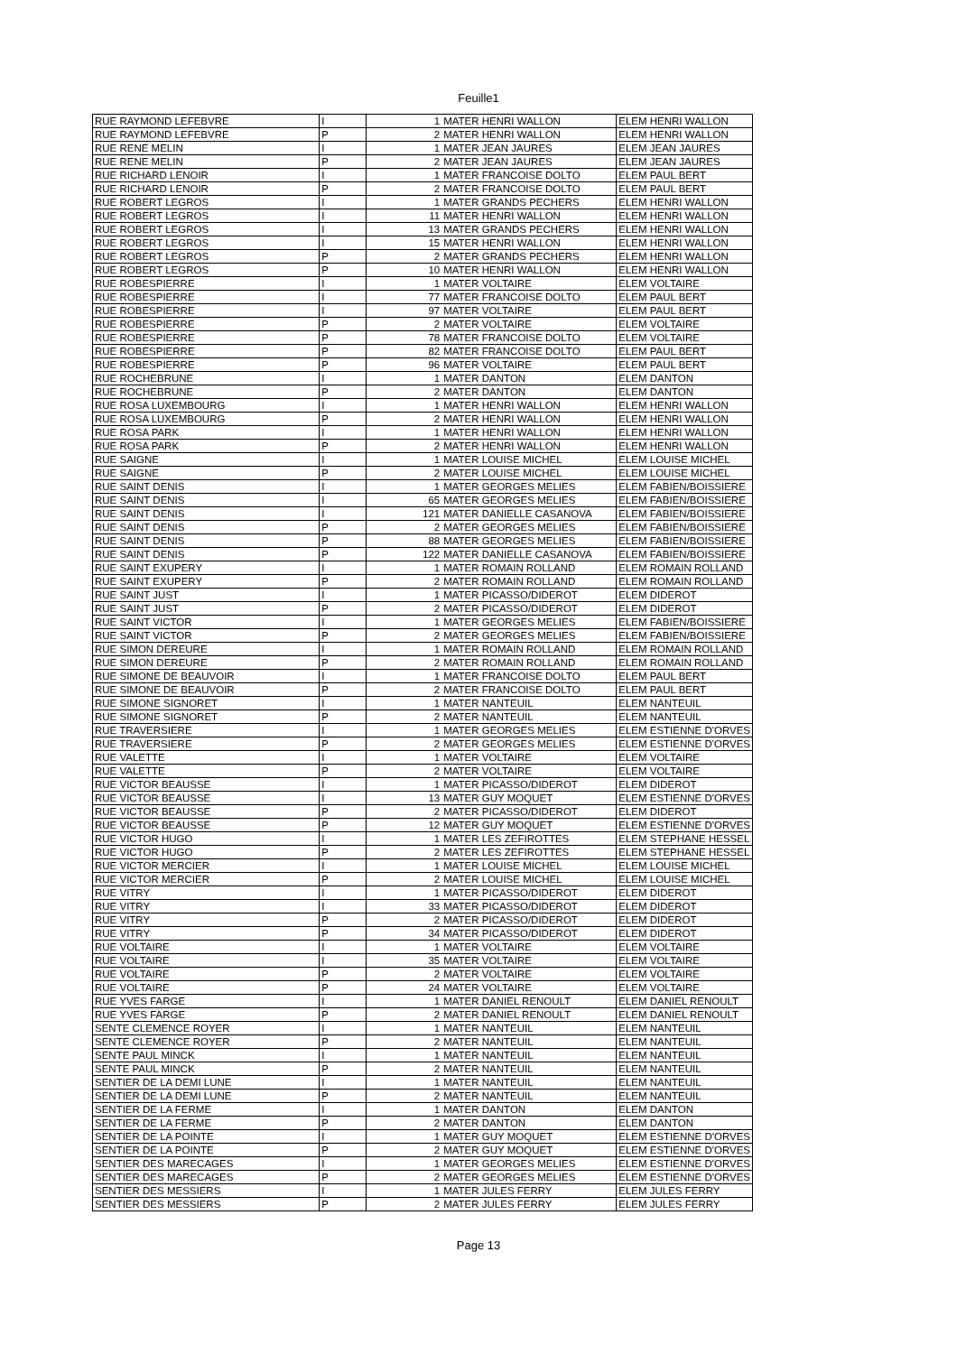Feuille1
| RUE RAYMOND LEFEBVRE | I | 1 | MATER HENRI WALLON | ELEM HENRI WALLON |
| RUE RAYMOND LEFEBVRE | P | 2 | MATER HENRI WALLON | ELEM HENRI WALLON |
| RUE RENE MELIN | I | 1 | MATER JEAN JAURES | ELEM JEAN JAURES |
| RUE RENE MELIN | P | 2 | MATER JEAN JAURES | ELEM JEAN JAURES |
| RUE RICHARD LENOIR | I | 1 | MATER FRANCOISE DOLTO | ELEM PAUL BERT |
| RUE RICHARD LENOIR | P | 2 | MATER FRANCOISE DOLTO | ELEM PAUL BERT |
| RUE ROBERT LEGROS | I | 1 | MATER GRANDS PECHERS | ELEM HENRI WALLON |
| RUE ROBERT LEGROS | I | 11 | MATER HENRI WALLON | ELEM HENRI WALLON |
| RUE ROBERT LEGROS | I | 13 | MATER GRANDS PECHERS | ELEM HENRI WALLON |
| RUE ROBERT LEGROS | I | 15 | MATER HENRI WALLON | ELEM HENRI WALLON |
| RUE ROBERT LEGROS | P | 2 | MATER GRANDS PECHERS | ELEM HENRI WALLON |
| RUE ROBERT LEGROS | P | 10 | MATER HENRI WALLON | ELEM HENRI WALLON |
| RUE ROBESPIERRE | I | 1 | MATER VOLTAIRE | ELEM VOLTAIRE |
| RUE ROBESPIERRE | I | 77 | MATER FRANCOISE DOLTO | ELEM PAUL BERT |
| RUE ROBESPIERRE | I | 97 | MATER VOLTAIRE | ELEM PAUL BERT |
| RUE ROBESPIERRE | P | 2 | MATER VOLTAIRE | ELEM VOLTAIRE |
| RUE ROBESPIERRE | P | 78 | MATER FRANCOISE DOLTO | ELEM VOLTAIRE |
| RUE ROBESPIERRE | P | 82 | MATER FRANCOISE DOLTO | ELEM PAUL BERT |
| RUE ROBESPIERRE | P | 96 | MATER VOLTAIRE | ELEM PAUL BERT |
| RUE ROCHEBRUNE | I | 1 | MATER DANTON | ELEM DANTON |
| RUE ROCHEBRUNE | P | 2 | MATER DANTON | ELEM DANTON |
| RUE ROSA LUXEMBOURG | I | 1 | MATER HENRI WALLON | ELEM HENRI WALLON |
| RUE ROSA LUXEMBOURG | P | 2 | MATER HENRI WALLON | ELEM HENRI WALLON |
| RUE ROSA PARK | I | 1 | MATER HENRI WALLON | ELEM HENRI WALLON |
| RUE ROSA PARK | P | 2 | MATER HENRI WALLON | ELEM HENRI WALLON |
| RUE SAIGNE | I | 1 | MATER LOUISE MICHEL | ELEM LOUISE MICHEL |
| RUE SAIGNE | P | 2 | MATER LOUISE MICHEL | ELEM LOUISE MICHEL |
| RUE SAINT DENIS | I | 1 | MATER GEORGES MELIES | ELEM FABIEN/BOISSIERE |
| RUE SAINT DENIS | I | 65 | MATER GEORGES MELIES | ELEM FABIEN/BOISSIERE |
| RUE SAINT DENIS | I | 121 | MATER DANIELLE CASANOVA | ELEM FABIEN/BOISSIERE |
| RUE SAINT DENIS | P | 2 | MATER GEORGES MELIES | ELEM FABIEN/BOISSIERE |
| RUE SAINT DENIS | P | 88 | MATER GEORGES MELIES | ELEM FABIEN/BOISSIERE |
| RUE SAINT DENIS | P | 122 | MATER DANIELLE CASANOVA | ELEM FABIEN/BOISSIERE |
| RUE SAINT EXUPERY | I | 1 | MATER ROMAIN ROLLAND | ELEM ROMAIN ROLLAND |
| RUE SAINT EXUPERY | P | 2 | MATER ROMAIN ROLLAND | ELEM ROMAIN ROLLAND |
| RUE SAINT JUST | I | 1 | MATER PICASSO/DIDEROT | ELEM DIDEROT |
| RUE SAINT JUST | P | 2 | MATER PICASSO/DIDEROT | ELEM DIDEROT |
| RUE SAINT VICTOR | I | 1 | MATER GEORGES MELIES | ELEM FABIEN/BOISSIERE |
| RUE SAINT VICTOR | P | 2 | MATER GEORGES MELIES | ELEM FABIEN/BOISSIERE |
| RUE SIMON DEREURE | I | 1 | MATER ROMAIN ROLLAND | ELEM ROMAIN ROLLAND |
| RUE SIMON DEREURE | P | 2 | MATER ROMAIN ROLLAND | ELEM ROMAIN ROLLAND |
| RUE SIMONE DE BEAUVOIR | I | 1 | MATER FRANCOISE DOLTO | ELEM PAUL BERT |
| RUE SIMONE DE BEAUVOIR | P | 2 | MATER FRANCOISE DOLTO | ELEM PAUL BERT |
| RUE SIMONE SIGNORET | I | 1 | MATER NANTEUIL | ELEM NANTEUIL |
| RUE SIMONE SIGNORET | P | 2 | MATER NANTEUIL | ELEM NANTEUIL |
| RUE TRAVERSIERE | I | 1 | MATER GEORGES MELIES | ELEM ESTIENNE D'ORVES |
| RUE TRAVERSIERE | P | 2 | MATER GEORGES MELIES | ELEM ESTIENNE D'ORVES |
| RUE VALETTE | I | 1 | MATER VOLTAIRE | ELEM VOLTAIRE |
| RUE VALETTE | P | 2 | MATER VOLTAIRE | ELEM VOLTAIRE |
| RUE VICTOR BEAUSSE | I | 1 | MATER PICASSO/DIDEROT | ELEM DIDEROT |
| RUE VICTOR BEAUSSE | I | 13 | MATER GUY MOQUET | ELEM ESTIENNE D'ORVES |
| RUE VICTOR BEAUSSE | P | 2 | MATER PICASSO/DIDEROT | ELEM DIDEROT |
| RUE VICTOR BEAUSSE | P | 12 | MATER GUY MOQUET | ELEM ESTIENNE D'ORVES |
| RUE VICTOR HUGO | I | 1 | MATER LES ZEFIROTTES | ELEM STEPHANE HESSEL |
| RUE VICTOR HUGO | P | 2 | MATER LES ZEFIROTTES | ELEM STEPHANE HESSEL |
| RUE VICTOR MERCIER | I | 1 | MATER LOUISE MICHEL | ELEM LOUISE MICHEL |
| RUE VICTOR MERCIER | P | 2 | MATER LOUISE MICHEL | ELEM LOUISE MICHEL |
| RUE VITRY | I | 1 | MATER PICASSO/DIDEROT | ELEM DIDEROT |
| RUE VITRY | I | 33 | MATER PICASSO/DIDEROT | ELEM DIDEROT |
| RUE VITRY | P | 2 | MATER PICASSO/DIDEROT | ELEM DIDEROT |
| RUE VITRY | P | 34 | MATER PICASSO/DIDEROT | ELEM DIDEROT |
| RUE VOLTAIRE | I | 1 | MATER VOLTAIRE | ELEM VOLTAIRE |
| RUE VOLTAIRE | I | 35 | MATER VOLTAIRE | ELEM VOLTAIRE |
| RUE VOLTAIRE | P | 2 | MATER VOLTAIRE | ELEM VOLTAIRE |
| RUE VOLTAIRE | P | 24 | MATER VOLTAIRE | ELEM VOLTAIRE |
| RUE YVES FARGE | I | 1 | MATER DANIEL RENOULT | ELEM DANIEL RENOULT |
| RUE YVES FARGE | P | 2 | MATER DANIEL RENOULT | ELEM DANIEL RENOULT |
| SENTE CLEMENCE ROYER | I | 1 | MATER NANTEUIL | ELEM NANTEUIL |
| SENTE CLEMENCE ROYER | P | 2 | MATER NANTEUIL | ELEM NANTEUIL |
| SENTE PAUL MINCK | I | 1 | MATER NANTEUIL | ELEM NANTEUIL |
| SENTE PAUL MINCK | P | 2 | MATER NANTEUIL | ELEM NANTEUIL |
| SENTIER DE LA DEMI LUNE | I | 1 | MATER NANTEUIL | ELEM NANTEUIL |
| SENTIER DE LA DEMI LUNE | P | 2 | MATER NANTEUIL | ELEM NANTEUIL |
| SENTIER DE LA FERME | I | 1 | MATER DANTON | ELEM DANTON |
| SENTIER DE LA FERME | P | 2 | MATER DANTON | ELEM DANTON |
| SENTIER DE LA POINTE | I | 1 | MATER GUY MOQUET | ELEM ESTIENNE D'ORVES |
| SENTIER DE LA POINTE | P | 2 | MATER GUY MOQUET | ELEM ESTIENNE D'ORVES |
| SENTIER DES MARECAGES | I | 1 | MATER GEORGES MELIES | ELEM ESTIENNE D'ORVES |
| SENTIER DES MARECAGES | P | 2 | MATER GEORGES MELIES | ELEM ESTIENNE D'ORVES |
| SENTIER DES MESSIERS | I | 1 | MATER JULES FERRY | ELEM JULES FERRY |
| SENTIER DES MESSIERS | P | 2 | MATER JULES FERRY | ELEM JULES FERRY |
Page 13